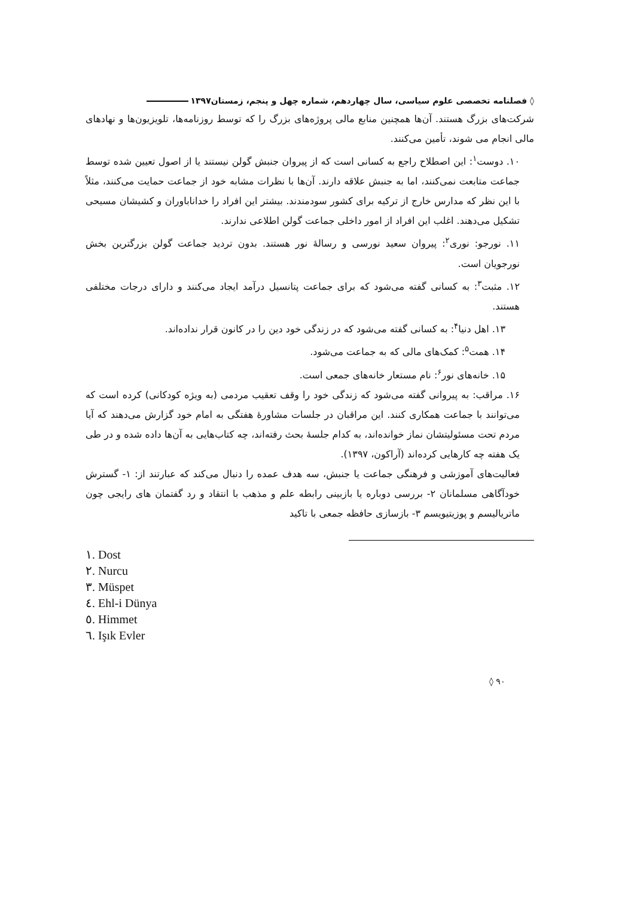◊ فصلنامه تخصصی علوم سیاسی، سال چهاردهم، شماره چهل و پنجم، زمستان۱۳۹۷
شرکت‌های بزرگ هستند. آن‌ها همچنین منابع مالی پروژه‌های بزرگ را که توسط روزنامه‌ها، تلویزیون‌ها و نهادهای مالی انجام می شوند، تأمین می‌کنند.
۱۰. دوست<sup>۱</sup>: این اصطلاح راجع به کسانی است که از پیروان جنبش گولن نیستند یا از اصول تعیین شده توسط جماعت متابعت نمی‌کنند، اما به جنبش علاقه دارند. آن‌ها با نظرات مشابه خود از جماعت حمایت می‌کنند، مثلاً با این نظر که مدارس خارج از ترکیه برای کشور سودمندند. بیشتر این افراد را خداناباوران و کشیشان مسیحی تشکیل می‌دهند. اغلب این افراد از امور داخلی جماعت گولن اطلاعی ندارند.
۱۱. نورجو: نوری<sup>۲</sup>: پیروان سعید نورسی و رسالهٔ نور هستند. بدون تردید جماعت گولن بزرگترین بخش نورجویان است.
۱۲. مثبت<sup>۳</sup>: به کسانی گفته می‌شود که برای جماعت پتانسیل درآمد ایجاد می‌کنند و دارای درجات مختلفی هستند.
۱۳. اهل دنیا<sup>۴</sup>: به کسانی گفته می‌شود که در زندگی خود دین را در کانون قرار نداده‌اند.
۱۴. همت<sup>۵</sup>: کمک‌های مالی که به جماعت می‌شود.
۱۵. خانه‌های نور<sup>۶</sup>: نام مستعار خانه‌های جمعی است.
۱۶. مراقب: به پیروانی گفته می‌شود که زندگی خود را وقف تعقیب مردمی (به ویژه کودکانی) کرده است که می‌توانند با جماعت همکاری کنند. این مراقبان در جلسات مشاورهٔ هفتگی به امام خود گزارش می‌دهند که آیا مردم تحت مسئولیتشان نماز خوانده‌اند، به کدام جلسهٔ بحث رفته‌اند، چه کتاب‌هایی به آن‌ها داده شده و در طی یک هفته چه کارهایی کرده‌اند (آراکون، ۱۳۹۷).
فعالیت‌های آموزشی و فرهنگی جماعت یا جنبش، سه هدف عمده را دنبال می‌کند که عبارتند از: ۱- گسترش خودآگاهی مسلمانان ۲- بررسی دوباره یا بازبینی رابطه علم و مذهب با انتقاد و رد گفتمان های رایجی چون ماتریالیسم و پوزیتیویسم ۳- بازسازی حافظه جمعی با تاکید
١. Dost
٢. Nurcu
٣. Müspet
٤. Ehl-i Dünya
٥. Himmet
٦. Işık Evler
◊ ۹۰